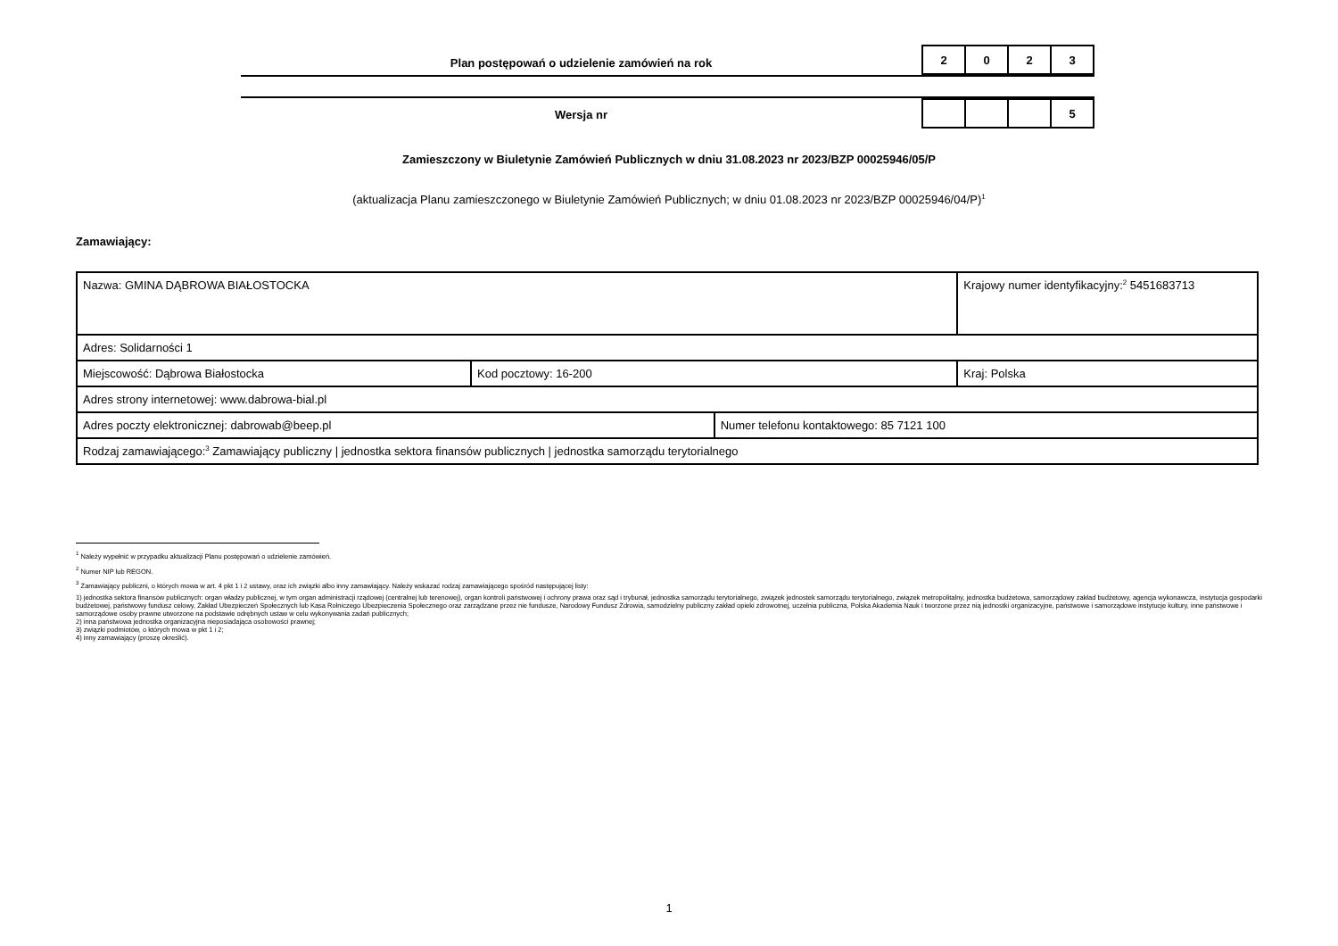Plan postępowań o udzielenie zamówień na rok
| 2 | 0 | 2 | 3 |
Wersja nr
| | | | 5 |
Zamieszczony w Biuletynie Zamówień Publicznych w dniu 31.08.2023 nr 2023/BZP 00025946/05/P
(aktualizacja Planu zamieszczonego w Biuletynie Zamówień Publicznych; w dniu 01.08.2023 nr 2023/BZP 00025946/04/P)<sup>1</sup>
Zamawiający:
| Nazwa: GMINA DĄBROWA BIAŁOSTOCKA | | | Krajowy numer identyfikacyjny:<sup>2</sup> 5451683713 |
| Adres: Solidarności 1 | | | |
| Miejscowość: Dąbrowa Białostocka | Kod pocztowy: 16-200 | | Kraj: Polska |
| Adres strony internetowej: www.dabrowa-bial.pl | | | |
| Adres poczty elektronicznej: dabrowab@beep.pl | | Numer telefonu kontaktowego: 85 7121 100 | |
| Rodzaj zamawiającego:<sup>3</sup> Zamawiający publiczny / jednostka sektora finansów publicznych / jednostka samorządu terytorialnego | | | |
<sup>1</sup> Należy wypełnić w przypadku aktualizacji Planu postępowań o udzielenie zamówień.
<sup>2</sup> Numer NIP lub REGON.
<sup>3</sup> Zamawiający publiczni, o których mowa w art. 4 pkt 1 i 2 ustawy, oraz ich związki albo inny zamawiający. Należy wskazać rodzaj zamawiającego spośród następującej listy:
1) jednostka sektora finansów publicznych: organ władzy publicznej, w tym organ administracji rządowej (centralnej lub terenowej), organ kontroli państwowej i ochrony prawa oraz sąd i trybunał, jednostka samorządu terytorialnego, związek jednostek samorządu terytorialnego, związek metropolitalny, jednostka budżetowa, samorządowy zakład budżetowy, agencja wykonawcza, instytucja gospodarki budżetowej, państwowy fundusz celowy, Zakład Ubezpieczeń Społecznych lub Kasa Rolniczego Ubezpieczenia Społecznego oraz zarządzane przez nie fundusze, Narodowy Fundusz Zdrowia, samodzielny publiczny zakład opieki zdrowotnej, uczelnia publiczna, Polska Akademia Nauk i tworzone przez nią jednostki organizacyjne, państwowe i samorządowe instytucje kultury, inne państwowe i samorządowe osoby prawne utworzone na podstawie odrębnych ustaw w celu wykonywania zadań publicznych;
2) inna państwowa jednostka organizacyjna nieposiadająca osobowości prawnej;
3) związki podmiotów, o których mowa w pkt 1 i 2;
4) inny zamawiający (proszę określić).
1